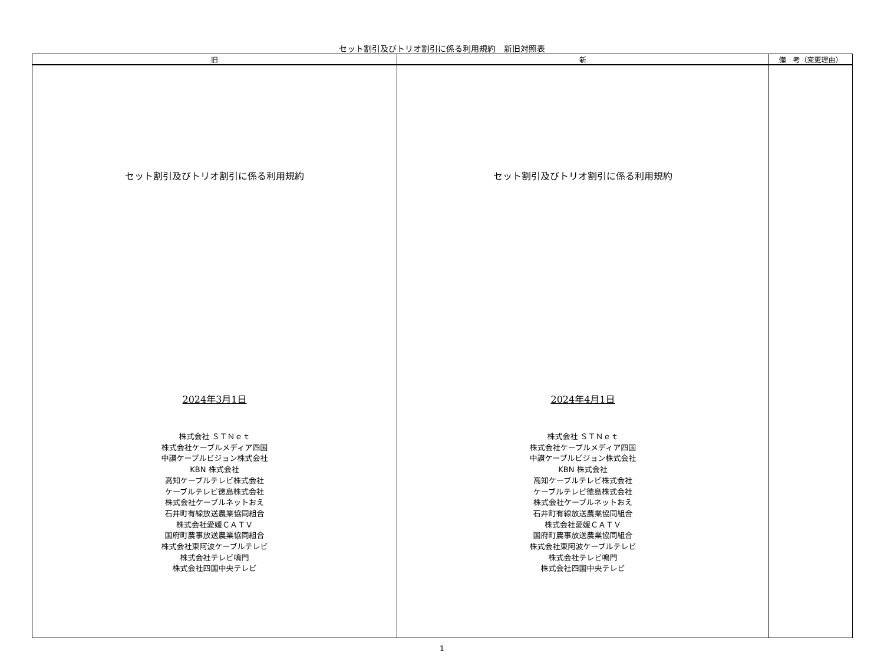セット割引及びトリオ割引に係る利用規約　新旧対照表
| 旧 | 新 | 備 考（変更理由） |
| --- | --- | --- |
| セット割引及びトリオ割引に係る利用規約 2024年3月1日 株式会社 ＳＴＮｅｔ 株式会社ケーブルメディア四国 中讃ケーブルビジョン株式会社 KBN 株式会社 高知ケーブルテレビ株式会社 ケーブルテレビ徳島株式会社 株式会社ケーブルネットおえ 石井町有線放送農業協同組合 株式会社愛媛ＣＡＴＶ 国府町農事放送農業協同組合 株式会社東阿波ケーブルテレビ 株式会社テレビ鳴門 株式会社四国中央テレビ | セット割引及びトリオ割引に係る利用規約 2024年4月1日 株式会社 ＳＴＮｅｔ 株式会社ケーブルメディア四国 中讃ケーブルビジョン株式会社 KBN 株式会社 高知ケーブルテレビ株式会社 ケーブルテレビ徳島株式会社 株式会社ケーブルネットおえ 石井町有線放送農業協同組合 株式会社愛媛ＣＡＴＶ 国府町農事放送農業協同組合 株式会社東阿波ケーブルテレビ 株式会社テレビ鳴門 株式会社四国中央テレビ | |
1